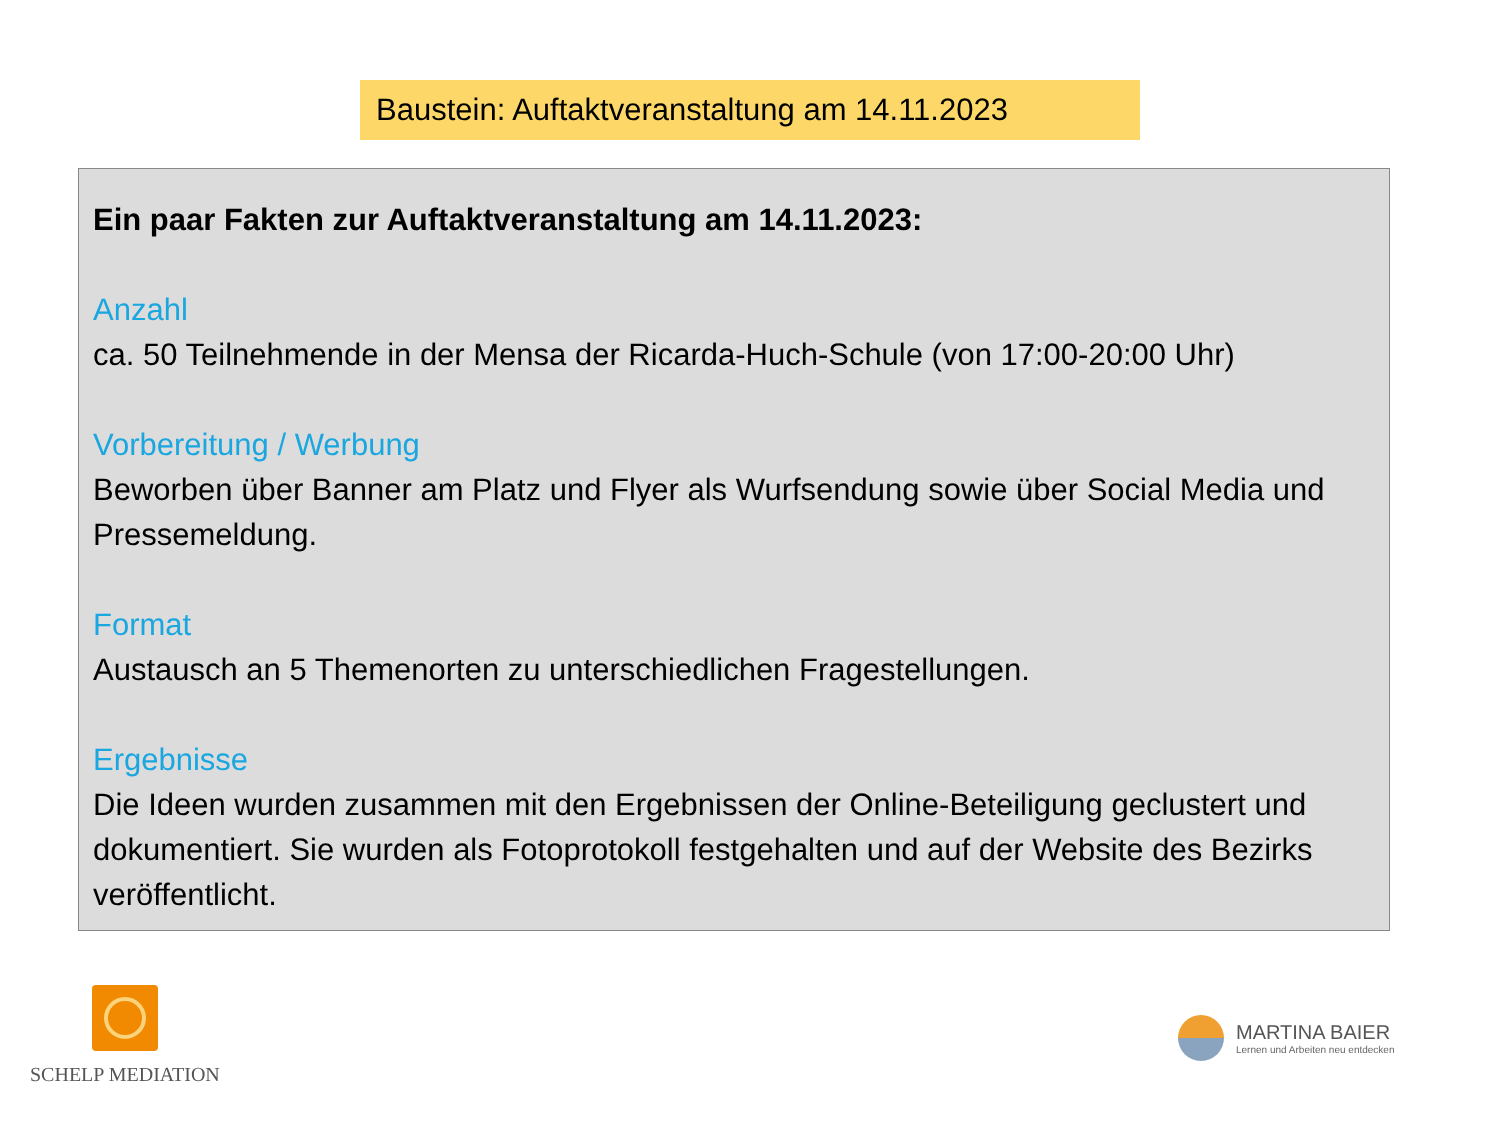Baustein: Auftaktveranstaltung am 14.11.2023
Ein paar Fakten zur Auftaktveranstaltung am 14.11.2023:
Anzahl
ca. 50 Teilnehmende in der Mensa der Ricarda-Huch-Schule (von 17:00-20:00 Uhr)
Vorbereitung / Werbung
Beworben über Banner am Platz und Flyer als Wurfsendung sowie über Social Media und Pressemeldung.
Format
Austausch an 5 Themenorten zu unterschiedlichen Fragestellungen.
Ergebnisse
Die Ideen wurden zusammen mit den Ergebnissen der Online-Beteiligung geclustert und dokumentiert. Sie wurden als Fotoprotokoll festgehalten und auf der Website des Bezirks veröffentlicht.
SCHELP MEDIATION
MARTINA BAIER
Lernen und Arbeiten neu entdecken